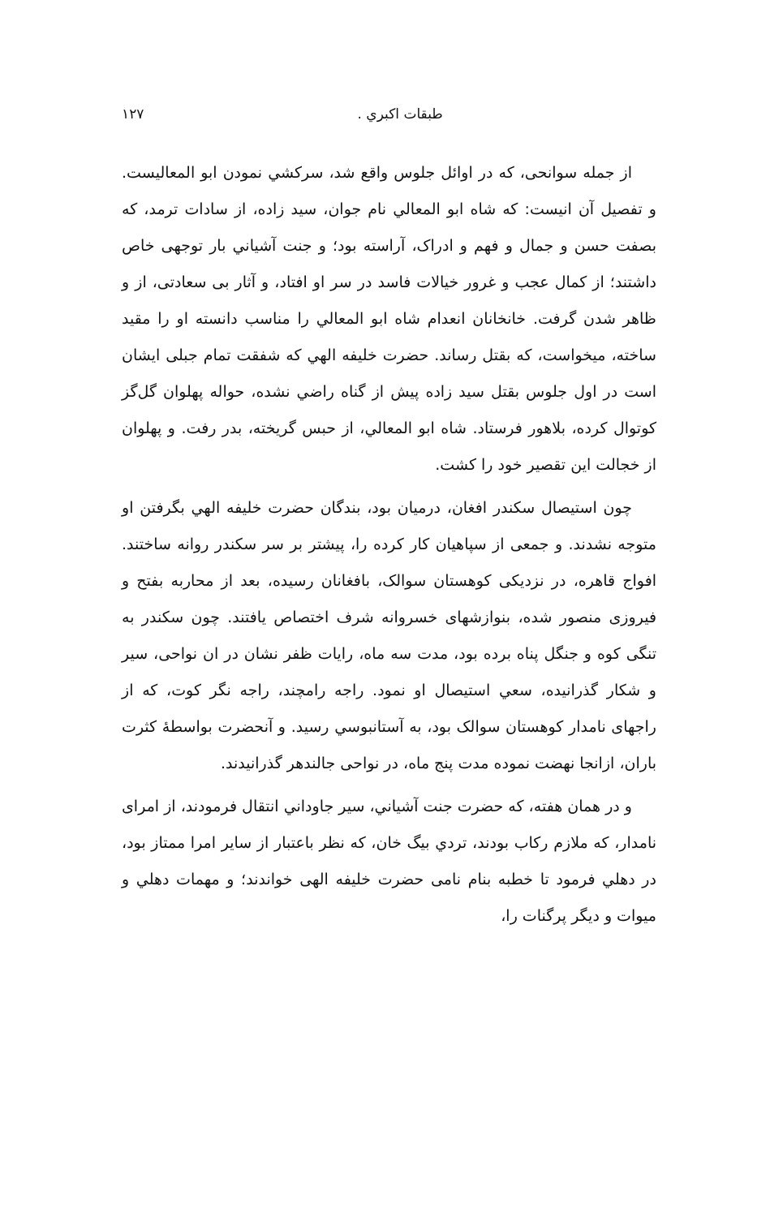طبقات اکبري . ۱۲۷
از جمله سوانحی، که در اوائل جلوس واقع شد، سرکشي نمودن ابو المعاليست. و تفصيل آن انيست: که شاه ابو المعالي نام جوان، سيد زاده، از سادات ترمد، که بصفت حسن و جمال و فهم و ادراک، آراسته بود؛ و جنت آشياني بار توجهی خاص داشتند؛ از کمال عجب و غرور خيالات فاسد در سر او افتاد، و آثار بی سعادتی، از و ظاهر شدن گرفت. خانخانان انعدام شاه ابو المعالي را مناسب دانسته او را مقيد ساخته، ميخواست، که بقتل رساند. حضرت خليفه الهي که شفقت تمام جبلی ايشان است در اول جلوس بقتل سيد زاده پيش از گناه راضي نشده، حواله پهلوان گل‌گز کوتوال کرده، بلاهور فرستاد. شاه ابو المعالي، از حبس گريخته، بدر رفت. و پهلوان از خجالت اين تقصير خود را کشت.
چون استيصال سکندر افغان، درميان بود، بندگان حضرت خليفه الهي بگرفتن او متوجه نشدند. و جمعی از سپاهيان کار کرده را، پيشتر بر سر سکندر روانه ساختند. افواج قاهره، در نزديکی کوهستان سوالک، بافغانان رسيده، بعد از محاربه بفتح و فيروزی منصور شده، بنوازشهای خسروانه شرف اختصاص يافتند. چون سکندر به تنگی کوه و جنگل پناه برده بود، مدت سه ماه، رايات ظفر نشان در ان نواحی، سير و شکار گذرانيده، سعي استيصال او نمود. راجه رامچند، راجه نگر کوت، که از راجهای نامدار کوهستان سوالک بود، به آستانبوسي رسيد. و آنحضرت بواسطهٔ کثرت باران، ازانجا نهضت نموده مدت پنج ماه، در نواحی جالندهر گذرانيدند.
و در همان هفته، که حضرت جنت آشياني، سير جاوداني انتقال فرمودند، از امرای نامدار، که ملازم رکاب بودند، تردي بيگ خان، که نظر باعتبار از ساير امرا ممتاز بود، در دهلي فرمود تا خطبه بنام نامی حضرت خليفه الهی خواندند؛ و مهمات دهلي و ميوات و ديگر پرگنات را،